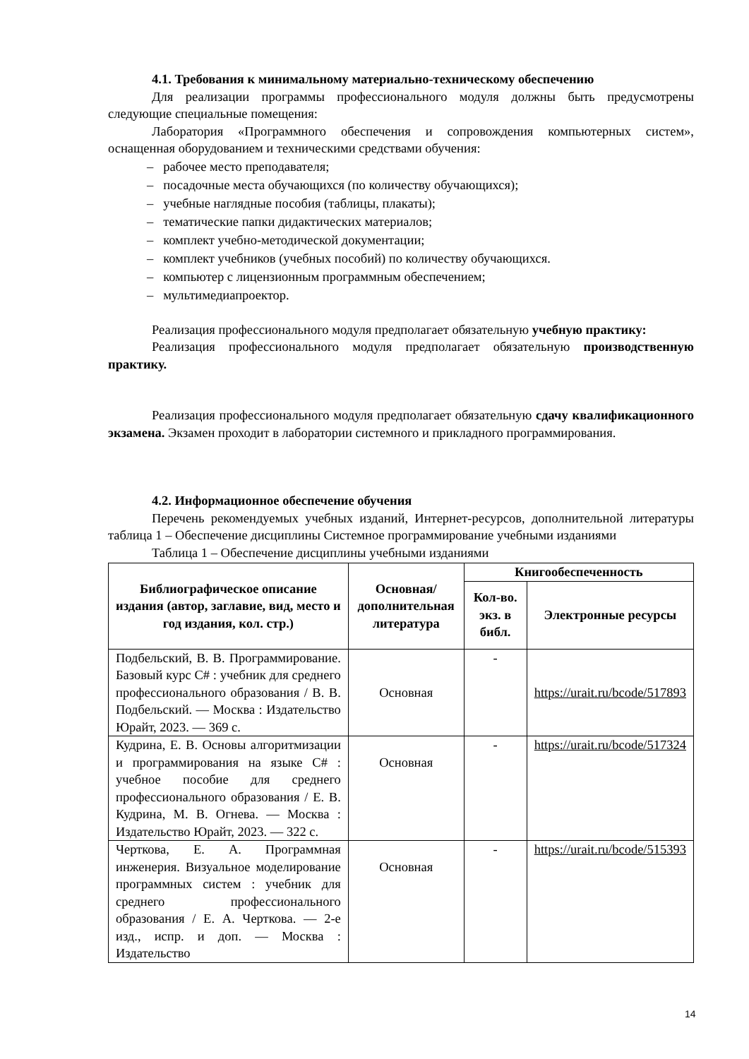4.1. Требования к минимальному материально-техническому обеспечению
Для реализации программы профессионального модуля должны быть предусмотрены следующие специальные помещения:
Лаборатория «Программного обеспечения и сопровождения компьютерных систем», оснащенная оборудованием и техническими средствами обучения:
– рабочее место преподавателя;
– посадочные места обучающихся (по количеству обучающихся);
– учебные наглядные пособия (таблицы, плакаты);
– тематические папки дидактических материалов;
– комплект учебно-методической документации;
– комплект учебников (учебных пособий) по количеству обучающихся.
– компьютер с лицензионным программным обеспечением;
– мультимедиапроектор.
Реализация профессионального модуля предполагает обязательную учебную практику:
Реализация профессионального модуля предполагает обязательную производственную практику.
Реализация профессионального модуля предполагает обязательную сдачу квалификационного экзамена. Экзамен проходит в лаборатории системного и прикладного программирования.
4.2. Информационное обеспечение обучения
Перечень рекомендуемых учебных изданий, Интернет-ресурсов, дополнительной литературы таблица 1 – Обеспечение дисциплины Системное программирование учебными изданиями
Таблица 1 – Обеспечение дисциплины учебными изданиями
| Библиографическое описание издания (автор, заглавие, вид, место и год издания, кол. стр.) | Основная/ дополнительная литература | Книгообеспеченность | |
| --- | --- | --- | --- |
| | | Кол-во. экз. в библ. | Электронные ресурсы |
| Подбельский, В. В. Программирование. Базовый курс С# : учебник для среднего профессионального образования / В. В. Подбельский. — Москва : Издательство Юрайт, 2023. — 369 с. | Основная | - | https://urait.ru/bcode/517893 |
| Кудрина, Е. В. Основы алгоритмизации и программирования на языке C# : учебное пособие для среднего профессионального образования / Е. В. Кудрина, М. В. Огнева. — Москва : Издательство Юрайт, 2023. — 322 с. | Основная | - | https://urait.ru/bcode/517324 |
| Черткова, Е. А. Программная инженерия. Визуальное моделирование программных систем : учебник для среднего профессионального образования / Е. А. Черткова. — 2-е изд., испр. и доп. — Москва : Издательство | Основная | - | https://urait.ru/bcode/515393 |
14